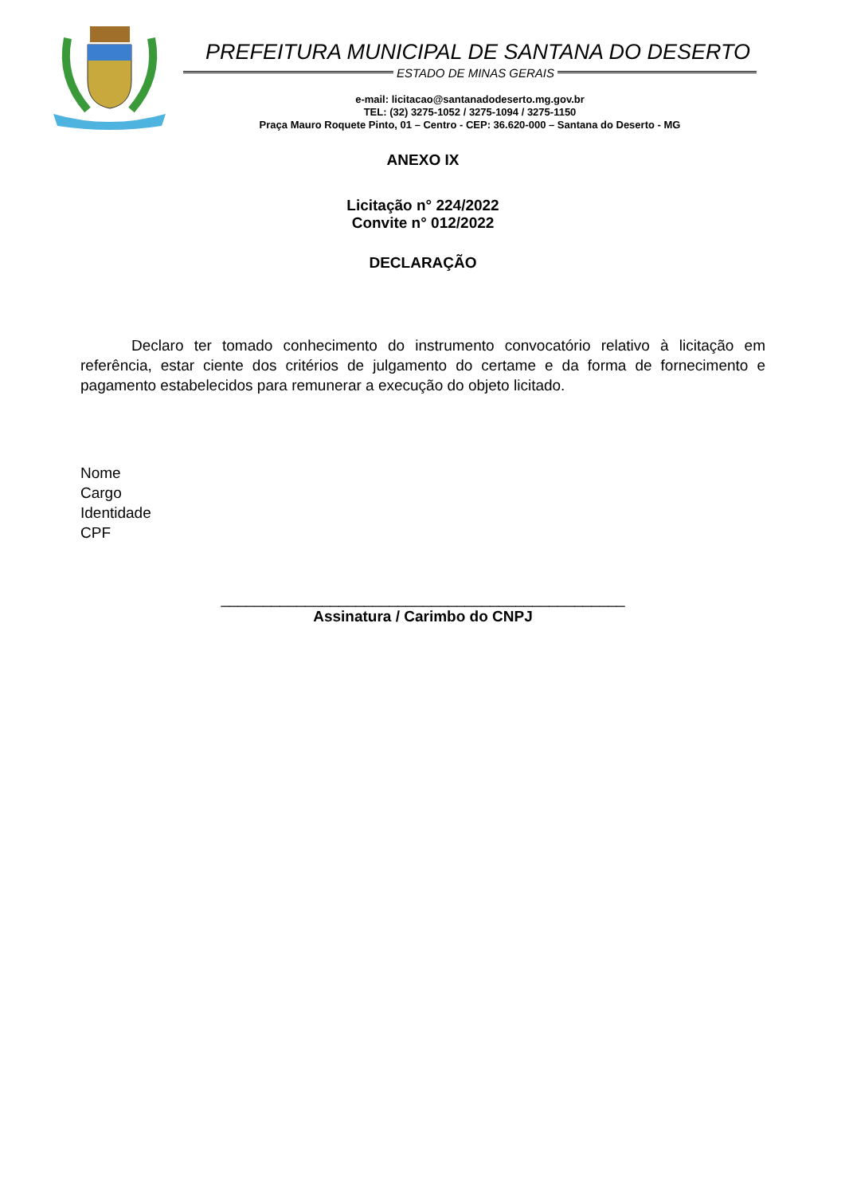PREFEITURA MUNICIPAL DE SANTANA DO DESERTO
ESTADO DE MINAS GERAIS
e-mail: licitacao@santanadodeserto.mg.gov.br
TEL: (32) 3275-1052 / 3275-1094 / 3275-1150
Praça Mauro Roquete Pinto, 01 – Centro - CEP: 36.620-000 – Santana do Deserto - MG
ANEXO IX
Licitação n° 224/2022
Convite n° 012/2022
DECLARAÇÃO
Declaro ter tomado conhecimento do instrumento convocatório relativo à licitação em referência, estar ciente dos critérios de julgamento do certame e da forma de fornecimento e pagamento estabelecidos para remunerar a execução do objeto licitado.
Nome
Cargo
Identidade
CPF
________________________________________________
Assinatura / Carimbo do CNPJ